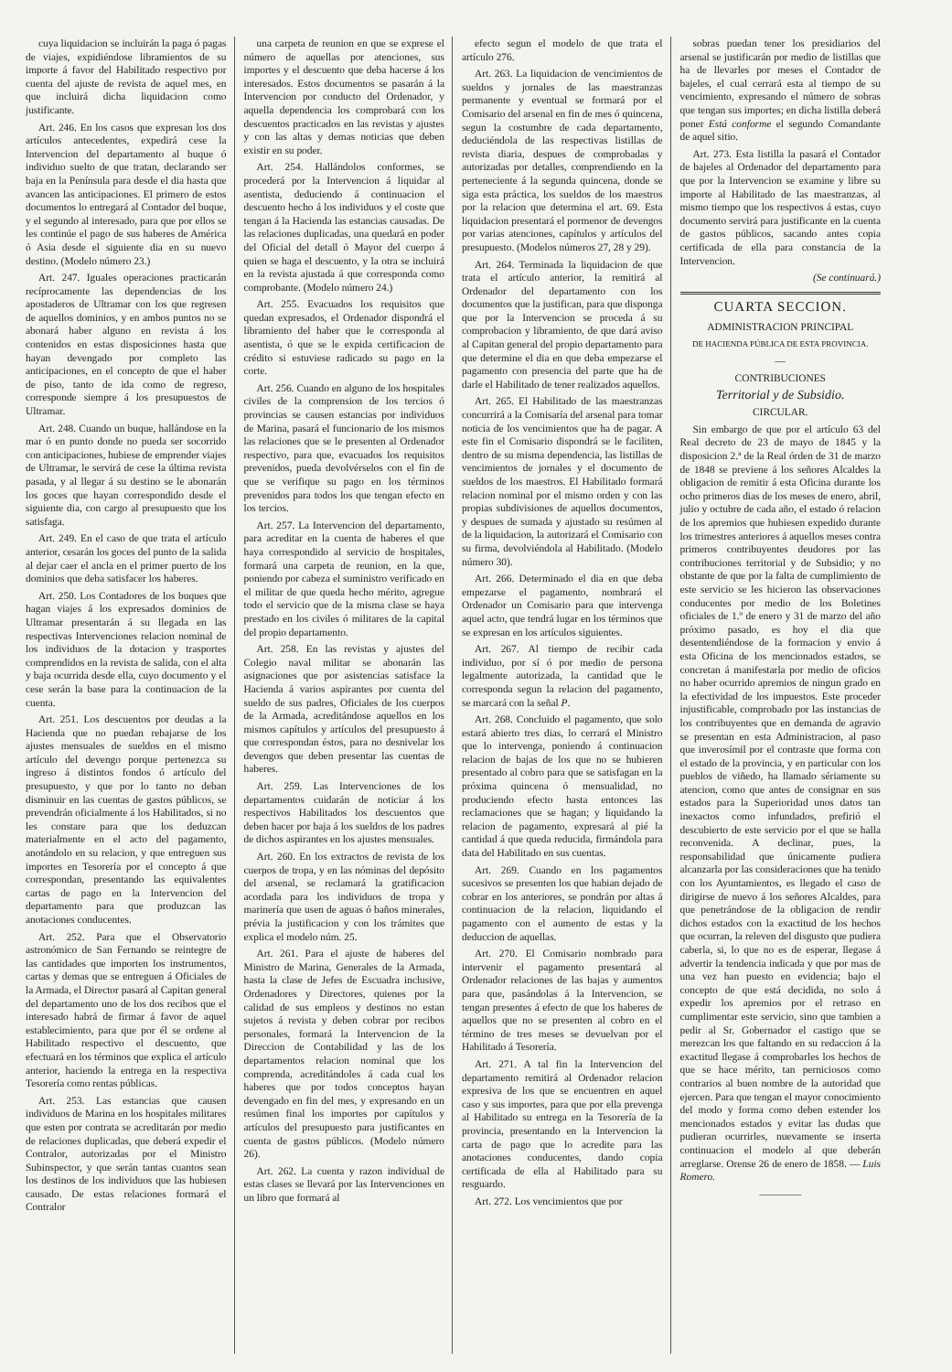cuya liquidacion se incluirán la paga ó pagas de viajes, expidiéndose libramientos de su importe á favor del Habilitado respectivo por cuenta del ajuste de revista de aquel mes, en que incluirá dicha liquidacion como justificante.
Art. 246. En los casos que expresan los dos artículos antecedentes, expedirá cese la Intervencion del departamento al buque ó individuo suelto de que tratan, declarando ser baja en la Península para desde el dia hasta que avancen las anticipaciones. El primero de estos documentos lo entregará al Contador del buque, y el segundo al interesado, para que por ellos se les continúe el pago de sus haberes de América ó Asia desde el siguiente dia en su nuevo destino. (Modelo número 23.)
Art. 247. Iguales operaciones practicarán recíprocamente las dependencias de los apostaderos de Ultramar con los que regresen de aquellos dominios, y en ambos puntos no se abonará haber alguno en revista á los contenidos en estas disposiciones hasta que hayan devengado por completo las anticipaciones, en el concepto de que el haber de piso, tanto de ida como de regreso, corresponde siempre á los presupuestos de Ultramar.
Art. 248. Cuando un buque, hallándose en la mar ó en punto donde no pueda ser socorrido con anticipaciones, hubiese de emprender viajes de Ultramar, le servirá de cese la última revista pasada, y al llegar á su destino se le abonarán los goces que hayan correspondido desde el siguiente dia, con cargo al presupuesto que los satisfaga.
Art. 249. En el caso de que trata el artículo anterior, cesarán los goces del punto de la salida al dejar caer el ancla en el primer puerto de los dominios que deba satisfacer los haberes.
Art. 250. Los Contadores de los buques que hagan viajes á los expresados dominios de Ultramar presentarán á su llegada en las respectivas Intervenciones relacion nominal de los individuos de la dotacion y trasportes comprendidos en la revista de salida, con el alta y baja ocurrida desde ella, cuyo documento y el cese serán la base para la continuacion de la cuenta.
Art. 251. Los descuentos por deudas a la Hacienda que no puedan rebajarse de los ajustes mensuales de sueldos en el mismo artículo del devengo porque pertenezca su ingreso á distintos fondos ó artículo del presupuesto, y que por lo tanto no deban disminuir en las cuentas de gastos públicos, se prevendrán oficialmente á los Habilitados, si no les constare para que los deduzcan materialmente en el acto del pagamento, anotándolo en su relacion, y que entreguen sus importes en Tesorería por el concepto á que correspondan, presentando las equivalentes cartas de pago en la Intervencion del departamento para que produzcan las anotaciones conducentes.
Art. 252. Para que el Observatorio astronómico de San Fernando se reintegre de las cantidades que importen los instrumentos, cartas y demas que se entreguen á Oficiales de la Armada, el Director pasará al Capitan general del departamento uno de los dos recibos que el interesado habrá de firmar á favor de aquel establecimiento, para que por él se ordene al Habilitado respectivo el descuento, que efectuará en los términos que explica el artículo anterior, haciendo la entrega en la respectiva Tesorería como rentas públicas.
Art. 253. Las estancias que causen individuos de Marina en los hospitales militares que esten por contrata se acreditarán por medio de relaciones duplicadas, que deberá expedir el Contralor, autorizadas por el Ministro Subinspector, y que serán tantas cuantos sean los destinos de los individuos que las hubiesen causado. De estas relaciones formará el Contralor
una carpeta de reunion en que se exprese el número de aquellas por atenciones, sus importes y el descuento que deba hacerse á los interesados. Estos documentos se pasarán á la Intervencion por conducto del Ordenador, y aquella dependencia los comprobará con los descuentos practicados en las revistas y ajustes y con las altas y demas noticias que deben existir en su poder.
Art. 254. Hallándolos conformes, se procederá por la Intervencion á liquidar al asentista, deduciendo á continuacion el descuento hecho á los individuos y el coste que tengan á la Hacienda las estancias causadas. De las relaciones duplicadas, una quedará en poder del Oficial del detall ó Mayor del cuerpo á quien se haga el descuento, y la otra se incluirá en la revista ajustada á que corresponda como comprobante. (Modelo número 24.)
Art. 255. Evacuados los requisitos que quedan expresados, el Ordenador dispondrá el libramiento del haber que le corresponda al asentista, ó que se le expida certificacion de crédito si estuviese radicado su pago en la corte.
Art. 256. Cuando en alguno de los hospitales civiles de la comprension de los tercios ó provincias se causen estancias por individuos de Marina, pasará el funcionario de los mismos las relaciones que se le presenten al Ordenador respectivo, para que, evacuados los requisitos prevenidos, pueda devolvérselos con el fin de que se verifique su pago en los términos prevenidos para todos los que tengan efecto en los tercios.
Art. 257. La Intervencion del departamento, para acreditar en la cuenta de haberes el que haya correspondido al servicio de hospitales, formará una carpeta de reunion, en la que, poniendo por cabeza el suministro verificado en el militar de que queda hecho mérito, agregue todo el servicio que de la misma clase se haya prestado en los civiles ó militares de la capital del propio departamento.
Art. 258. En las revistas y ajustes del Colegio naval militar se abonarán las asignaciones que por asistencias satisface la Hacienda á varios aspirantes por cuenta del sueldo de sus padres, Oficiales de los cuerpos de la Armada, acreditándose aquellos en los mismos capítulos y artículos del presupuesto á que correspondan éstos, para no desnivelar los devengos que deben presentar las cuentas de haberes.
Art. 259. Las Intervenciones de los departamentos cuidarán de noticiar á los respectivos Habilitados los descuentos que deben hacer por baja á los sueldos de los padres de dichos aspirantes en los ajustes mensuales.
Art. 260. En los extractos de revista de los cuerpos de tropa, y en las nóminas del depósito del arsenal, se reclamará la gratificacion acordada para los individuos de tropa y marinería que usen de aguas ó baños minerales, prévia la justificacion y con los trámites que explica el modelo núm. 25.
Art. 261. Para el ajuste de haberes del Ministro de Marina, Generales de la Armada, hasta la clase de Jefes de Escuadra inclusive, Ordenadores y Directores, quienes por la calidad de sus empleos y destinos no estan sujetos á revista y deben cobrar por recibos personales, formará la Intervencion de la Direccion de Contabilidad y las de los departamentos relacion nominal que los comprenda, acreditándoles á cada cual los haberes que por todos conceptos hayan devengado en fin del mes, y expresando en un resúmen final los importes por capítulos y artículos del presupuesto para justificantes en cuenta de gastos públicos. (Modelo número 26).
Art. 262. La cuenta y razon individual de estas clases se llevará por las Intervenciones en un libro que formará al
efecto segun el modelo de que trata el artículo 276.
Art. 263. La liquidacion de vencimientos de sueldos y jornales de las maestranzas permanente y eventual se formará por el Comisario del arsenal en fin de mes ó quincena, segun la costumbre de cada departamento, deduciéndola de las respectivas listillas de revista diaria, despues de comprobadas y autorizadas por detalles, comprendiendo en la perteneciente á la segunda quincena, donde se siga esta práctica, los sueldos de los maestros por la relacion que determina el art. 69. Esta liquidacion presentará el pormenor de devengos por varias atenciones, capítulos y artículos del presupuesto. (Modelos números 27, 28 y 29).
Art. 264. Terminada la liquidacion de que trata el artículo anterior, la remitirá al Ordenador del departamento con los documentos que la justifican, para que disponga que por la Intervencion se proceda á su comprobacion y libramiento, de que dará aviso al Capitan general del propio departamento para que determine el dia en que deba empezarse el pagamento con presencia del parte que ha de darle el Habilitado de tener realizados aquellos.
Art. 265. El Habilitado de las maestranzas concurrirá a la Comisaría del arsenal para tomar noticia de los vencimientos que ha de pagar. A este fin el Comisario dispondrá se le faciliten, dentro de su misma dependencia, las listillas de vencimientos de jornales y el documento de sueldos de los maestros. El Habilitado formará relacion nominal por el mismo orden y con las propias subdivisiones de aquellos documentos, y despues de sumada y ajustado su resúmen al de la liquidacion, la autorizará el Comisario con su firma, devolviéndola al Habilitado. (Modelo número 30).
Art. 266. Determinado el dia en que deba empezarse el pagamento, nombrará el Ordenador un Comisario para que intervenga aquel acto, que tendrá lugar en los términos que se expresan en los artículos siguientes.
Art. 267. Al tiempo de recibir cada individuo, por sí ó por medio de persona legalmente autorizada, la cantidad que le corresponda segun la relacion del pagamento, se marcará con la señal P.
Art. 268. Concluido el pagamento, que solo estará abierto tres dias, lo cerrará el Ministro que lo intervenga, poniendo á continuacion relacion de bajas de los que no se hubieren presentado al cobro para que se satisfagan en la próxima quincena ó mensualidad, no produciendo efecto hasta entonces las reclamaciones que se hagan; y liquidando la relacion de pagamento, expresará al pié la cantidad á que queda reducida, firmándola para data del Habilitado en sus cuentas.
Art. 269. Cuando en los pagamentos sucesivos se presenten los que habian dejado de cobrar en los anteriores, se pondrán por altas á continuacion de la relacion, liquidando el pagamento con el aumento de estas y la deduccion de aquellas.
Art. 270. El Comisario nombrado para intervenir el pagamento presentará al Ordenador relaciones de las bajas y aumentos para que, pasándolas á la Intervencion, se tengan presentes á efecto de que los haberes de aquellos que no se presenten al cobro en el término de tres meses se devuelvan por el Habilitado á Tesorería.
Art. 271. A tal fin la Intervencion del departamento remitirá al Ordenador relacion expresiva de los que se encuentren en aquel caso y sus importes, para que por ella prevenga al Habilitado su entrega en la Tesorería de la provincia, presentando en la Intervencion la carta de pago que lo acredite para las anotaciones conducentes, dando copia certificada de ella al Habilitado para su resguardo.
Art. 272. Los vencimientos que por
sobras puedan tener los presidiarios del arsenal se justificarán por medio de listillas que ha de llevarles por meses el Contador de bajeles, el cual cerrará esta al tiempo de su vencimiento, expresando el número de sobras que tengan sus importes; en dicha listilla deberá poner Está conforme el segundo Comandante de aquel sitio.
Art. 273. Esta listilla la pasará el Contador de bajeles al Ordenador del departamento para que por la Intervencion se examine y libre su importe al Habilitado de las maestranzas, al mismo tiempo que los respectivos á estas, cuyo documento servirá para justificante en la cuenta de gastos públicos, sacando antes copia certificada de ella para constancia de la Intervencion.
(Se continuará.)
CUARTA SECCION.
ADMINISTRACION PRINCIPAL
DE HACIENDA PÚBLICA DE ESTA PROVINCIA.
—
CONTRIBUCIONES
Territorial y de Subsidio.
CIRCULAR.
Sin embargo de que por el artículo 63 del Real decreto de 23 de mayo de 1845 y la disposicion 2.ª de la Real órden de 31 de marzo de 1848 se previene á los señores Alcaldes la obligacion de remitir á esta Oficina durante los ocho primeros dias de los meses de enero, abril, julio y octubre de cada año, el estado ó relacion de los apremios que hubiesen expedido durante los trimestres anteriores á aquellos meses contra primeros contribuyentes deudores por las contribuciones territorial y de Subsidio; y no obstante de que por la falta de cumplimiento de este servicio se les hicieron las observaciones conducentes por medio de los Boletines oficiales de 1.º de enero y 31 de marzo del año próximo pasado, es hoy el dia que desentendiéndose de la formacion y envio á esta Oficina de los mencionados estados, se concretan á manifestarla por medio de oficios no haber ocurrido apremios de ningun grado en la efectividad de los impuestos. Este proceder injustificable, comprobado por las instancias de los contribuyentes que en demanda de agravio se presentan en esta Administracion, al paso que inverosímil por el contraste que forma con el estado de la provincia, y en particular con los pueblos de viñedo, ha llamado sériamente su atencion, como que antes de consignar en sus estados para la Superioridad unos datos tan inexactos como infundados, prefirió el descubierto de este servicio por el que se halla reconvenida. A declinar, pues, la responsabilidad que únicamente pudiera alcanzarla por las consideraciones que ha tenido con los Ayuntamientos, es llegado el caso de dirigirse de nuevo á los señores Alcaldes, para que penetrándose de la obligacion de rendir dichos estados con la exactitud de los hechos que ocurran, la releven del disgusto que pudiera caberla, si, lo que no es de esperar, llegase á advertir la tendencia indicada y que por mas de una vez han puesto en evidencia; bajo el concepto de que está decidida, no solo á expedir los apremios por el retraso en cumplimentar este servicio, sino que tambien a pedir al Sr. Gobernador el castigo que se merezcan los que faltando en su redaccion á la exactitud llegase á comprobarles los hechos de que se hace mérito, tan perniciosos como contrarios al buen nombre de la autoridad que ejercen. Para que tengan el mayor conocimiento del modo y forma como deben estender los mencionados estados y evitar las dudas que pudieran ocurrirles, nuevamente se inserta continuacion el modelo al que deberán arreglarse. Orense 26 de enero de 1858. — Luis Romero.
————